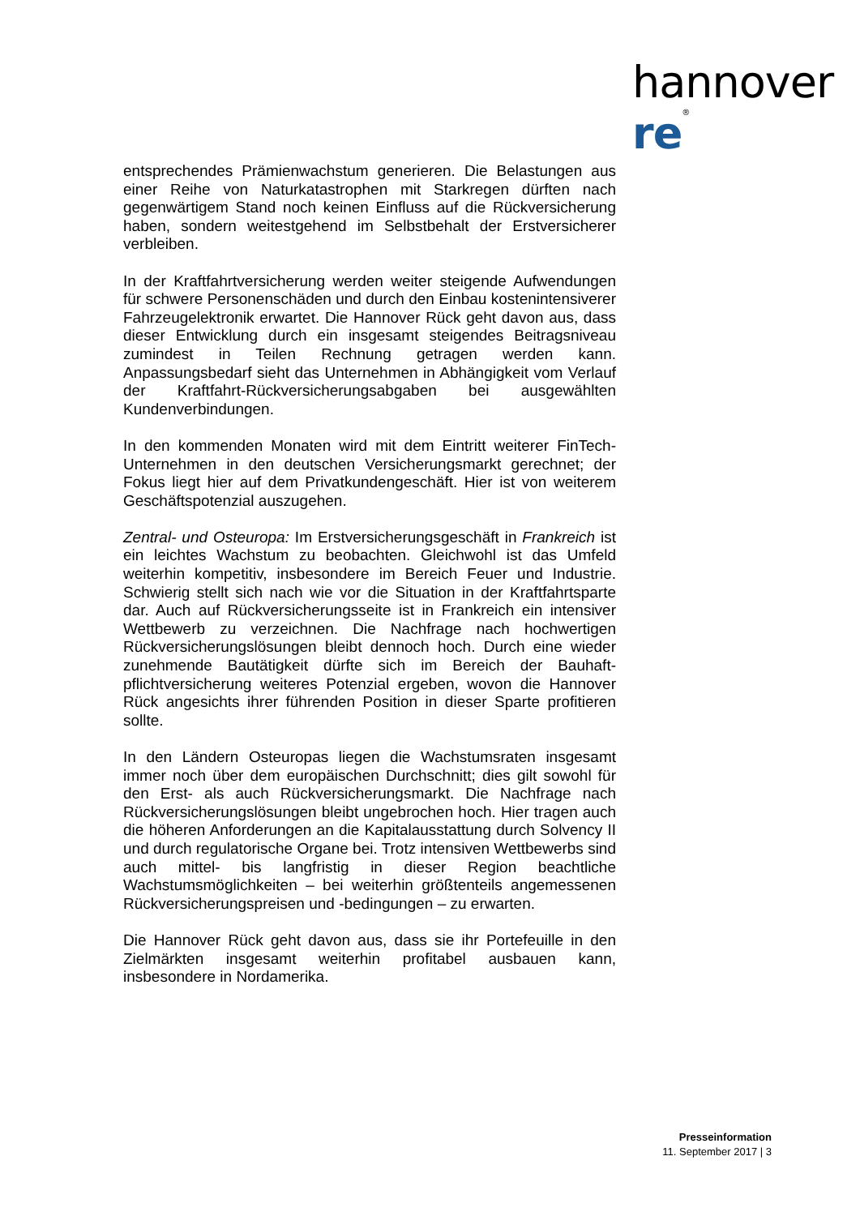hannover re<sup>®</sup>
entsprechendes Prämienwachstum generieren. Die Belastungen aus einer Reihe von Naturkatastrophen mit Starkregen dürften nach gegenwärtigem Stand noch keinen Einfluss auf die Rückversicherung haben, sondern weitestgehend im Selbstbehalt der Erstversicherer verbleiben.
In der Kraftfahrtversicherung werden weiter steigende Aufwendungen für schwere Personenschäden und durch den Einbau kostenintensiverer Fahrzeugelektronik erwartet. Die Hannover Rück geht davon aus, dass dieser Entwicklung durch ein insgesamt steigendes Beitragsniveau zumindest in Teilen Rechnung getragen werden kann. Anpassungsbedarf sieht das Unternehmen in Abhängigkeit vom Verlauf der Kraftfahrt-Rückversicherungsabgaben bei ausgewählten Kundenverbindungen.
In den kommenden Monaten wird mit dem Eintritt weiterer FinTech-Unternehmen in den deutschen Versicherungsmarkt gerechnet; der Fokus liegt hier auf dem Privatkundengeschäft. Hier ist von weiterem Geschäftspotenzial auszugehen.
Zentral- und Osteuropa: Im Erstversicherungsgeschäft in Frankreich ist ein leichtes Wachstum zu beobachten. Gleichwohl ist das Umfeld weiterhin kompetitiv, insbesondere im Bereich Feuer und Industrie. Schwierig stellt sich nach wie vor die Situation in der Kraftfahrtsparte dar. Auch auf Rückversicherungsseite ist in Frankreich ein intensiver Wettbewerb zu verzeichnen. Die Nachfrage nach hochwertigen Rückversicherungslösungen bleibt dennoch hoch. Durch eine wieder zunehmende Bautätigkeit dürfte sich im Bereich der Bauhaft­pflichtversicherung weiteres Potenzial ergeben, wovon die Hannover Rück angesichts ihrer führenden Position in dieser Sparte profitieren sollte.
In den Ländern Osteuropas liegen die Wachstumsraten insgesamt immer noch über dem europäischen Durchschnitt; dies gilt sowohl für den Erst- als auch Rückversicherungsmarkt. Die Nachfrage nach Rückversicherungslösungen bleibt ungebrochen hoch. Hier tragen auch die höheren Anforderungen an die Kapitalausstattung durch Solvency II und durch regulatorische Organe bei. Trotz intensiven Wettbewerbs sind auch mittel- bis langfristig in dieser Region beachtliche Wachstumsmöglichkeiten – bei weiterhin größtenteils angemessenen Rückversicherungspreisen und -bedingungen – zu erwarten.
Die Hannover Rück geht davon aus, dass sie ihr Portefeuille in den Zielmärkten insgesamt weiterhin profitabel ausbauen kann, insbesondere in Nordamerika.
Presseinformation
11. September 2017 | 3